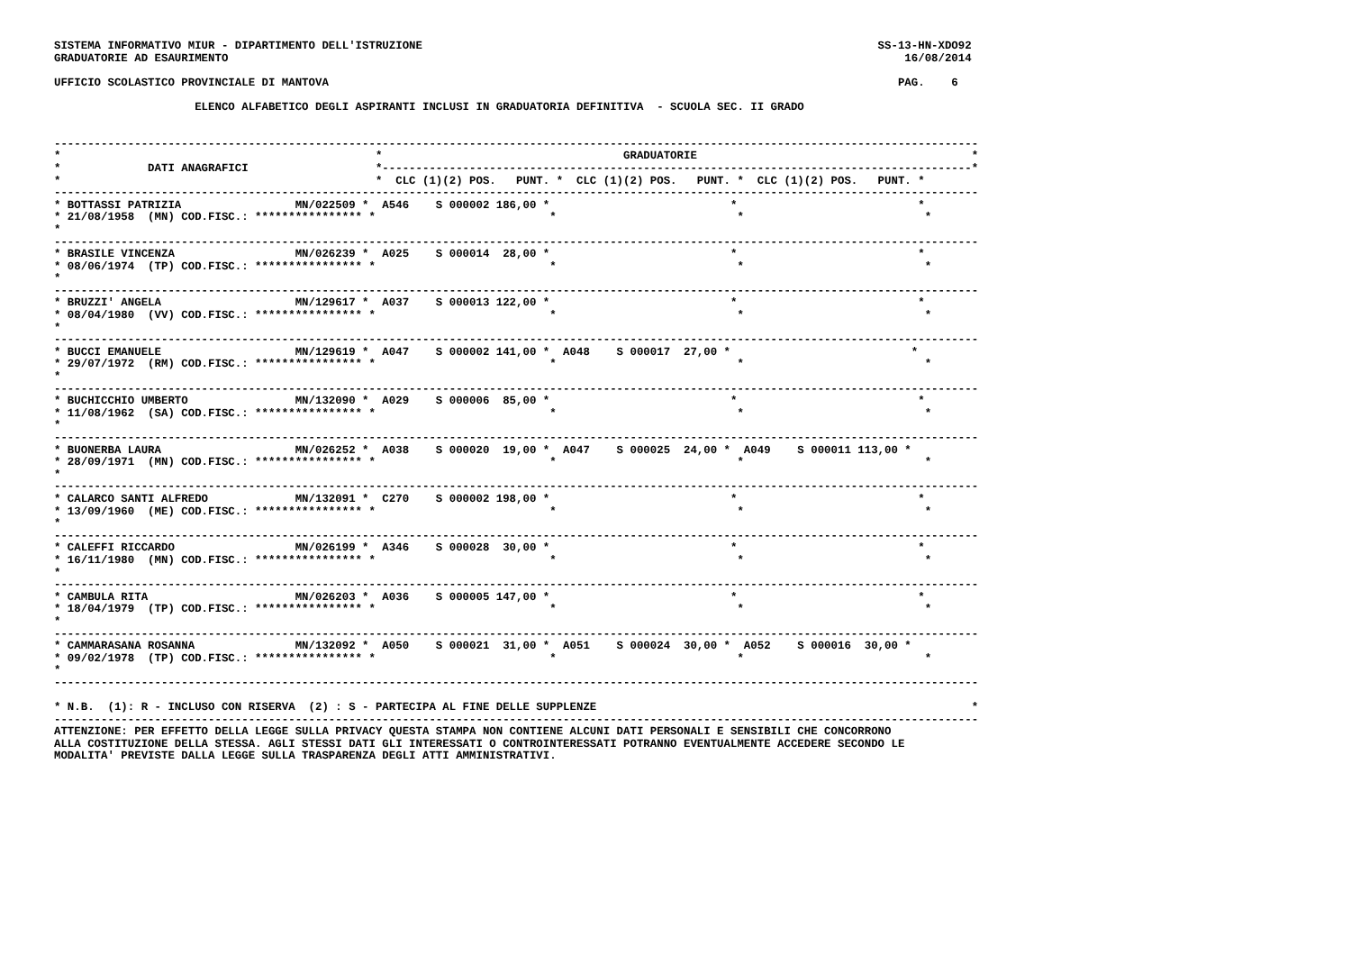SISTEMA INFORMATIVO MIUR - DIPARTIMENTO DELL'ISTRUZIONE                                                                    SS-13-HN-XDO92
GRADUATORIE AD ESAURIMENTO                                                                                                     16/08/2014

UFFICIO SCOLASTICO PROVINCIALE DI MANTOVA                                                                                     PAG.    6

                     ELENCO ALFABETICO DEGLI ASPIRANTI INCLUSI IN GRADUATORIA DEFINITIVA  - SCUOLA SEC. II GRADO


------------------------------------------------------------------------------------------------------------------------------------------
*                                               *                                    GRADUATORIE                                         *
*             DATI ANAGRAFICI                   *----------------------------------------------------------------------------------------*
*                                               *  CLC (1)(2) POS.   PUNT. *  CLC (1)(2) POS.   PUNT. *  CLC (1)(2) POS.   PUNT. *
------------------------------------------------------------------------------------------------------------------------------------------
* BOTTASSI PATRIZIA                 MN/022509 *  A546    S 000002 186,00 *                           *                           *
* 21/08/1958  (MN) COD.FISC.: **************** *                          *                           *                           *
*
------------------------------------------------------------------------------------------------------------------------------------------
* BRASILE VINCENZA                  MN/026239 *  A025    S 000014  28,00 *                           *                           *
* 08/06/1974  (TP) COD.FISC.: **************** *                          *                           *                           *
*
------------------------------------------------------------------------------------------------------------------------------------------
* BRUZZI' ANGELA                    MN/129617 *  A037    S 000013 122,00 *                           *                           *
* 08/04/1980  (VV) COD.FISC.: **************** *                          *                           *                           *
*
------------------------------------------------------------------------------------------------------------------------------------------
* BUCCI EMANUELE                    MN/129619 *  A047    S 000002 141,00 *  A048    S 000017  27,00 *                           *
* 29/07/1972  (RM) COD.FISC.: **************** *                          *                           *                           *
*
------------------------------------------------------------------------------------------------------------------------------------------
* BUCHICCHIO UMBERTO                MN/132090 *  A029    S 000006  85,00 *                           *                           *
* 11/08/1962  (SA) COD.FISC.: **************** *                          *                           *                           *
*
------------------------------------------------------------------------------------------------------------------------------------------
* BUONERBA LAURA                    MN/026252 *  A038    S 000020  19,00 *  A047    S 000025  24,00 *  A049    S 000011 113,00 *
* 28/09/1971  (MN) COD.FISC.: **************** *                          *                           *                           *
*
------------------------------------------------------------------------------------------------------------------------------------------
* CALARCO SANTI ALFREDO             MN/132091 *  C270    S 000002 198,00 *                           *                           *
* 13/09/1960  (ME) COD.FISC.: **************** *                          *                           *                           *
*
------------------------------------------------------------------------------------------------------------------------------------------
* CALEFFI RICCARDO                  MN/026199 *  A346    S 000028  30,00 *                           *                           *
* 16/11/1980  (MN) COD.FISC.: **************** *                          *                           *                           *
*
------------------------------------------------------------------------------------------------------------------------------------------
* CAMBULA RITA                      MN/026203 *  A036    S 000005 147,00 *                           *                           *
* 18/04/1979  (TP) COD.FISC.: **************** *                          *                           *                           *
*
------------------------------------------------------------------------------------------------------------------------------------------
* CAMMARASANA ROSANNA               MN/132092 *  A050    S 000021  31,00 *  A051    S 000024  30,00 *  A052    S 000016  30,00 *
* 09/02/1978  (TP) COD.FISC.: **************** *                          *                           *                           *
*
------------------------------------------------------------------------------------------------------------------------------------------

* N.B.  (1): R - INCLUSO CON RISERVA  (2) : S - PARTECIPA AL FINE DELLE SUPPLENZE                                                        *
------------------------------------------------------------------------------------------------------------------------------------------
ATTENZIONE: PER EFFETTO DELLA LEGGE SULLA PRIVACY QUESTA STAMPA NON CONTIENE ALCUNI DATI PERSONALI E SENSIBILI CHE CONCORRONO
ALLA COSTITUZIONE DELLA STESSA. AGLI STESSI DATI GLI INTERESSATI O CONTROINTERESSATI POTRANNO EVENTUALMENTE ACCEDERE SECONDO LE
MODALITA' PREVISTE DALLA LEGGE SULLA TRASPARENZA DEGLI ATTI AMMINISTRATIVI.